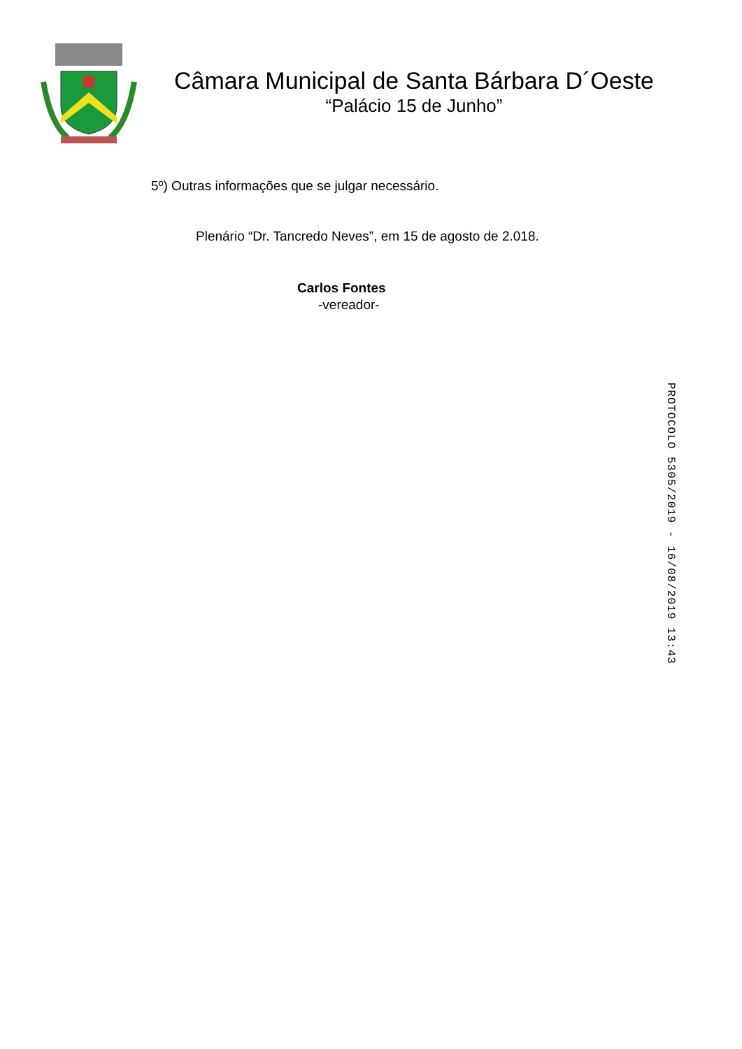Câmara Municipal de Santa Bárbara D´Oeste
“Palácio 15 de Junho”
5º) Outras informações que se julgar necessário.
Plenário “Dr. Tancredo Neves”, em 15 de agosto de 2.018.
Carlos Fontes
-vereador-
PROTOCOLO 5305/2019 - 16/08/2019 13:43